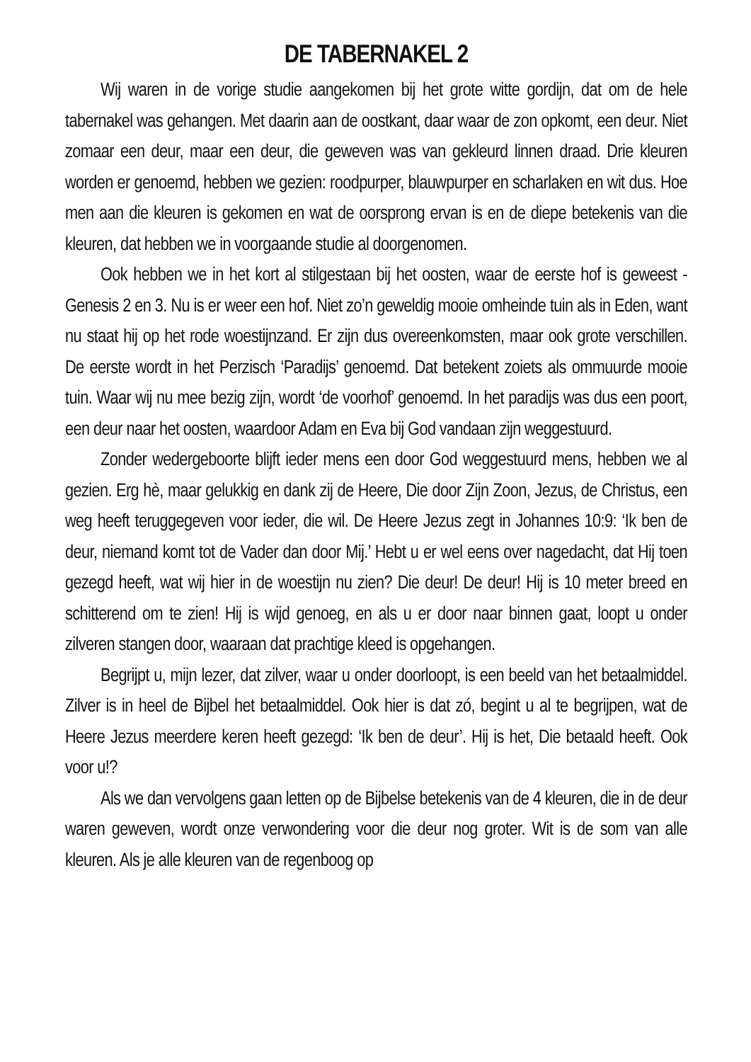DE TABERNAKEL 2
Wij waren in de vorige studie aangekomen bij het grote witte gordijn, dat om de hele tabernakel was gehangen. Met daarin aan de oostkant, daar waar de zon opkomt, een deur. Niet zomaar een deur, maar een deur, die geweven was van gekleurd linnen draad. Drie kleuren worden er genoemd, hebben we gezien: roodpurper, blauwpurper en scharlaken en wit dus. Hoe men aan die kleuren is gekomen en wat de oorsprong ervan is en de diepe betekenis van die kleuren, dat hebben we in voorgaande studie al doorgenomen.
Ook hebben we in het kort al stilgestaan bij het oosten, waar de eerste hof is geweest - Genesis 2 en 3. Nu is er weer een hof. Niet zo’n geweldig mooie omheinde tuin als in Eden, want nu staat hij op het rode woestijnzand. Er zijn dus overeenkomsten, maar ook grote verschillen. De eerste wordt in het Perzisch ‘Paradijs’ genoemd. Dat betekent zoiets als ommuurde mooie tuin. Waar wij nu mee bezig zijn, wordt ‘de voorhof’ genoemd. In het paradijs was dus een poort, een deur naar het oosten, waardoor Adam en Eva bij God vandaan zijn weggestuurd.
Zonder wedergeboorte blijft ieder mens een door God weggestuurd mens, hebben we al gezien. Erg hè, maar gelukkig en dank zij de Heere, Die door Zijn Zoon, Jezus, de Christus, een weg heeft teruggegeven voor ieder, die wil. De Heere Jezus zegt in Johannes 10:9: ‘Ik ben de deur, niemand komt tot de Vader dan door Mij.’ Hebt u er wel eens over nagedacht, dat Hij toen gezegd heeft, wat wij hier in de woestijn nu zien? Die deur! De deur! Hij is 10 meter breed en schitterend om te zien! Hij is wijd genoeg, en als u er door naar binnen gaat, loopt u onder zilveren stangen door, waaraan dat prachtige kleed is opgehangen.
Begrijpt u, mijn lezer, dat zilver, waar u onder doorloopt, is een beeld van het betaalmiddel. Zilver is in heel de Bijbel het betaalmiddel. Ook hier is dat zó, begint u al te begrijpen, wat de Heere Jezus meerdere keren heeft gezegd: ‘Ik ben de deur’. Hij is het, Die betaald heeft. Ook voor u!?
Als we dan vervolgens gaan letten op de Bijbelse betekenis van de 4 kleuren, die in de deur waren geweven, wordt onze verwondering voor die deur nog groter. Wit is de som van alle kleuren. Als je alle kleuren van de regenboog op